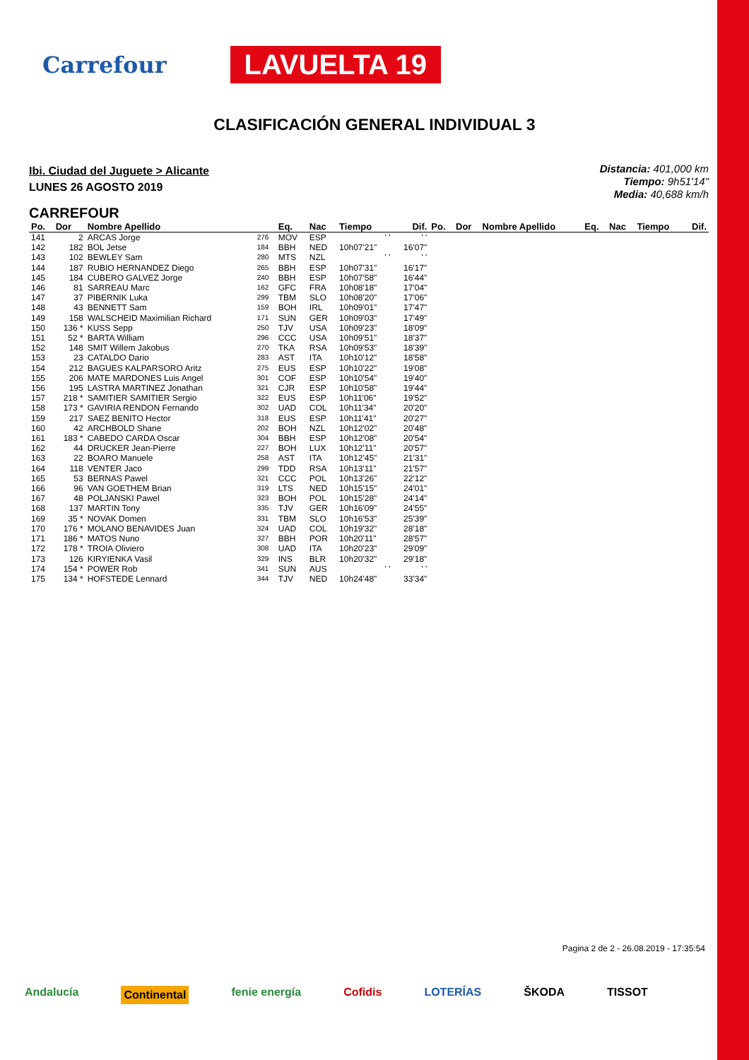Carrefour LAVUELTA 19
CLASIFICACIÓN GENERAL INDIVIDUAL 3
Ibi. Ciudad del Juguete > Alicante
LUNES 26 AGOSTO 2019
Distancia: 401,000 km
Tiempo: 9h51'14"
Media: 40,688 km/h
CARREFOUR
| Po. | Dor | Nombre Apellido | | Eq. | Nac | Tiempo | Dif. | Po. | Dor | Nombre Apellido | Eq. | Nac | Tiempo | Dif. |
| --- | --- | --- | --- | --- | --- | --- | --- | --- | --- | --- | --- | --- | --- | --- |
| 141 | 2 | ARCAS Jorge | 276 | MOV | ESP | ' ' | ' ' | | | | | | | |
| 142 | 182 | BOL Jetse | 184 | BBH | NED | 10h07'21" | 16'07" | | | | | | | |
| 143 | 102 | BEWLEY Sam | 280 | MTS | NZL | ' ' | ' ' | | | | | | | |
| 144 | 187 | RUBIO HERNANDEZ Diego | 265 | BBH | ESP | 10h07'31" | 16'17" | | | | | | | |
| 145 | 184 | CUBERO GALVEZ Jorge | 240 | BBH | ESP | 10h07'58" | 16'44" | | | | | | | |
| 146 | 81 | SARREAU Marc | 162 | GFC | FRA | 10h08'18" | 17'04" | | | | | | | |
| 147 | 37 | PIBERNIK Luka | 299 | TBM | SLO | 10h08'20" | 17'06" | | | | | | | |
| 148 | 43 | BENNETT Sam | 159 | BOH | IRL | 10h09'01" | 17'47" | | | | | | | |
| 149 | 158 | WALSCHEID Maximilian Richard | 171 | SUN | GER | 10h09'03" | 17'49" | | | | | | | |
| 150 | 136 * | KUSS Sepp | 250 | TJV | USA | 10h09'23" | 18'09" | | | | | | | |
| 151 | 52 * | BARTA William | 296 | CCC | USA | 10h09'51" | 18'37" | | | | | | | |
| 152 | 148 | SMIT Willem Jakobus | 270 | TKA | RSA | 10h09'53" | 18'39" | | | | | | | |
| 153 | 23 | CATALDO Dario | 283 | AST | ITA | 10h10'12" | 18'58" | | | | | | | |
| 154 | 212 | BAGUES KALPARSORO Aritz | 275 | EUS | ESP | 10h10'22" | 19'08" | | | | | | | |
| 155 | 206 | MATE MARDONES Luis Angel | 301 | COF | ESP | 10h10'54" | 19'40" | | | | | | | |
| 156 | 195 | LASTRA MARTINEZ Jonathan | 321 | CJR | ESP | 10h10'58" | 19'44" | | | | | | | |
| 157 | 218 * | SAMITIER SAMITIER Sergio | 322 | EUS | ESP | 10h11'06" | 19'52" | | | | | | | |
| 158 | 173 * | GAVIRIA RENDON Fernando | 302 | UAD | COL | 10h11'34" | 20'20" | | | | | | | |
| 159 | 217 | SAEZ BENITO Hector | 318 | EUS | ESP | 10h11'41" | 20'27" | | | | | | | |
| 160 | 42 | ARCHBOLD Shane | 202 | BOH | NZL | 10h12'02" | 20'48" | | | | | | | |
| 161 | 183 * | CABEDO CARDA Oscar | 304 | BBH | ESP | 10h12'08" | 20'54" | | | | | | | |
| 162 | 44 | DRUCKER Jean-Pierre | 227 | BOH | LUX | 10h12'11" | 20'57" | | | | | | | |
| 163 | 22 | BOARO Manuele | 258 | AST | ITA | 10h12'45" | 21'31" | | | | | | | |
| 164 | 118 | VENTER Jaco | 299 | TDD | RSA | 10h13'11" | 21'57" | | | | | | | |
| 165 | 53 | BERNAS Pawel | 321 | CCC | POL | 10h13'26" | 22'12" | | | | | | | |
| 166 | 96 | VAN GOETHEM Brian | 319 | LTS | NED | 10h15'15" | 24'01" | | | | | | | |
| 167 | 48 | POLJANSKI Pawel | 323 | BOH | POL | 10h15'28" | 24'14" | | | | | | | |
| 168 | 137 | MARTIN Tony | 335 | TJV | GER | 10h16'09" | 24'55" | | | | | | | |
| 169 | 35 * | NOVAK Domen | 331 | TBM | SLO | 10h16'53" | 25'39" | | | | | | | |
| 170 | 176 * | MOLANO BENAVIDES Juan | 324 | UAD | COL | 10h19'32" | 28'18" | | | | | | | |
| 171 | 186 * | MATOS Nuno | 327 | BBH | POR | 10h20'11" | 28'57" | | | | | | | |
| 172 | 178 * | TROIA Oliviero | 308 | UAD | ITA | 10h20'23" | 29'09" | | | | | | | |
| 173 | 126 | KIRYIENKA Vasil | 329 | INS | BLR | 10h20'32" | 29'18" | | | | | | | |
| 174 | 154 * | POWER Rob | 341 | SUN | AUS | ' ' | ' ' | | | | | | | |
| 175 | 134 * | HOFSTEDE Lennard | 344 | TJV | NED | 10h24'48" | 33'34" | | | | | | | |
Pagina 2 de 2 - 26.08.2019 - 17:35:54
Andalucía Continental fenie energía Cofidis LOTERÍAS ŠKODA TISSOT